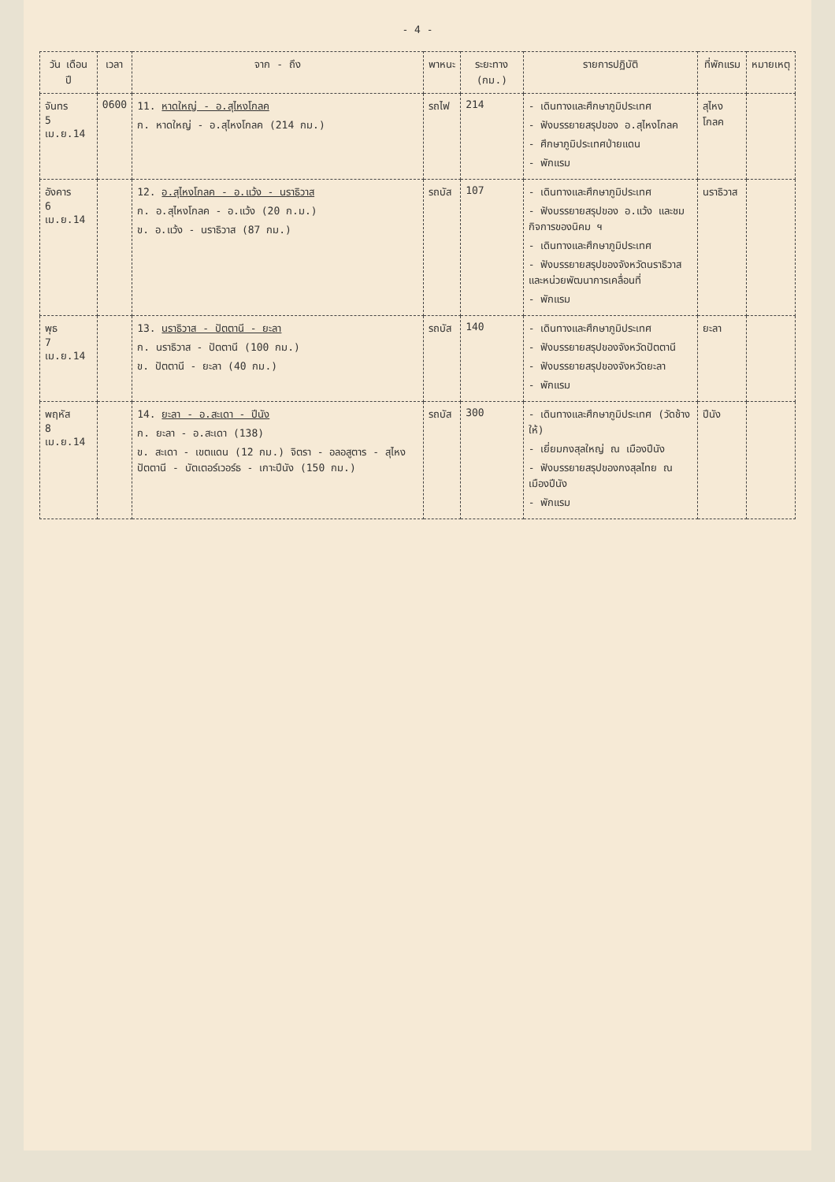- 4 -
| วัน เดือน ปี | เวลา | จาก - ถึง | พาหนะ | ระยะทาง (กม.) | รายการปฏิบัติ | ที่พักแรม | หมายเหตุ |
| --- | --- | --- | --- | --- | --- | --- | --- |
| จันทร 5 เม.ย.14 | 0600 | 11. หาดใหญ่ - อ.สุไหงโกลค ก. หาดใหญ่ - อ.สุไหงโกลค (214 กม.) | รถไฟ | 214 | - เดินทางและศึกษาภูมิประเทศ - ฟังบรรยายสรุปของ อ.สุไหงโกลค - ศึกษาภูมิประเทศป่ายแดน - พักแรม | สุไหงโกลค | |
| อังคาร 6 เม.ย.14 | | 12. อ.สุไหงโกลค - อ.แว้ง - นราธิวาส ก. อ.สุไหงโกลค - อ.แว้ง (20 ก.ม.) ข. อ.แว้ง - นราธิวาส (87 กม.) | รถบัส | 107 | - เดินทางและศึกษาภูมิประเทศ - ฟังบรรยายสรุปของ อ.แว้ง และชมกิจการของนิคม ฯ - เดินทางและศึกษาภูมิประเทศ - ฟังบรรยายสรุปของจังหวัดนราธิวาสและหน่วยพัฒนาการเคลื่อนที่ - พักแรม | นราธิวาส | |
| พุธ 7 เม.ย.14 | | 13. นราธิวาส - ปัตตานี - ยะลา ก. นราธิวาส - ปัตตานี (100 กม.) ข. ปัตตานี - ยะลา (40 กม.) | รถบัส | 140 | - เดินทางและศึกษาภูมิประเทศ - ฟังบรรยายสรุปของจังหวัดปัตตานี - ฟังบรรยายสรุปของจังหวัดยะลา - พักแรม | ยะลา | |
| พฤหัส 8 เม.ย.14 | | 14. ยะลา - อ.สะเดา - ปีนัง ก. ยะลา - อ.สะเดา (138) ข. สะเดา - เขตแดน (12 กม.) จิตรา - อลอสูตาร - สุไหงปัตตานี - บัตเตอร์เวอร์ธ - เกาะปีนัง (150 กม.) | รถบัส | 300 | - เดินทางและศึกษาภูมิประเทศ (วัดช้างให้) - เยี่ยมกงสุลใหญ่ ณ เมืองปีนัง - ฟังบรรยายสรุปของกงสุลไทย ณ เมืองปีนัง - พักแรม | ปีนัง | |